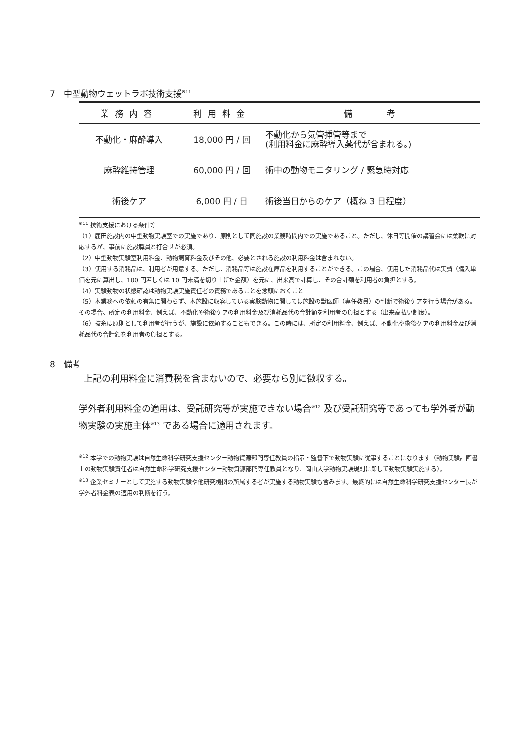7　中型動物ウェットラボ技術支援<sup>※11</sup>
| 業務内容 | 利用料金 | 備 考 |
| --- | --- | --- |
| 不動化・麻酔導入 | 18,000 円 / 回 | 不動化から気管挿管等まで (利用料金に麻酔導入薬代が含まれる。) |
| 麻酔維持管理 | 60,000 円 / 回 | 術中の動物モニタリング / 緊急時対応 |
| 術後ケア | 6,000 円 / 日 | 術後当日からのケア（概ね 3 日程度） |
<sup>※11</sup> 技術支援における条件等
（1）鹿田施設内の中型動物実験室での実施であり、原則として同施設の業務時間内での実施であること。ただし、休日等開催の講習会には柔軟に対応するが、事前に施設職員と打合せが必須。
（2）中型動物実験室利用料金、動物飼育料金及びその他、必要とされる施設の利用料金は含まれない。
（3）使用する消耗品は、利用者が用意する。ただし、消耗品等は施設在庫品を利用することができる。この場合、使用した消耗品代は実費（購入単価を元に算出し、100 円若しくは 10 円未満を切り上げた金額）を元に、出来高で計算し、その合計額を利用者の負担とする。
（4）実験動物の状態確認は動物実験実施責任者の責務であることを念頭におくこと
（5）本業務への依頼の有無に関わらず、本施設に収容している実験動物に関しては施設の獣医師（専任教員）の判断で術後ケアを行う場合がある。その場合、所定の利用料金、例えば、不動化や術後ケアの利用料金及び消耗品代の合計額を利用者の負担とする（出来高払い制度）。
（6）抜糸は原則として利用者が行うが、施設に依頼することもできる。この時には、所定の利用料金、例えば、不動化や術後ケアの利用料金及び消耗品代の合計額を利用者の負担とする。
8　備考
上記の利用料金に消費税を含まないので、必要なら別に徴収する。
学外者利用料金の適用は、受託研究等が実施できない場合<sup>※12</sup> 及び受託研究等であっても学外者が動物実験の実施主体<sup>※13</sup> である場合に適用されます。
<sup>※12</sup> 本学での動物実験は自然生命科学研究支援センター動物資源部門専任教員の指示・監督下で動物実験に従事することになります（動物実験計画書上の動物実験責任者は自然生命科学研究支援センター動物資源部門専任教員となり、岡山大学動物実験規則に即して動物実験実施する）。
<sup>※13</sup> 企業セミナーとして実施する動物実験や他研究機関の所属する者が実施する動物実験も含みます。最終的には自然生命科学研究支援センター長が学外者料金表の適用の判断を行う。